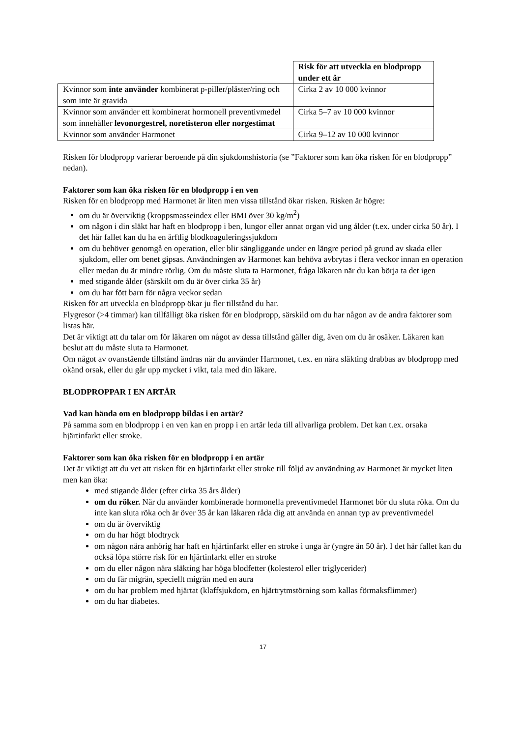| | Risk för att utveckla en blodpropp under ett år |
| Kvinnor som inte använder kombinerat p-piller/plåster/ring och som inte är gravida | Cirka 2 av 10 000 kvinnor |
| Kvinnor som använder ett kombinerat hormonell preventivmedel som innehåller levonorgestrel, noretisteron eller norgestimat | Cirka 5–7 av 10 000 kvinnor |
| Kvinnor som använder Harmonet | Cirka 9–12 av 10 000 kvinnor |
Risken för blodpropp varierar beroende på din sjukdomshistoria (se ”Faktorer som kan öka risken för en blodpropp” nedan).
Faktorer som kan öka risken för en blodpropp i en ven
Risken för en blodpropp med Harmonet är liten men vissa tillstånd ökar risken. Risken är högre:
om du är överviktig (kroppsmasseindex eller BMI över 30 kg/m<sup>2</sup>)
om någon i din släkt har haft en blodpropp i ben, lungor eller annat organ vid ung ålder (t.ex. under cirka 50 år). I det här fallet kan du ha en ärftlig blodkoaguleringssjukdom
om du behöver genomgå en operation, eller blir sängliggande under en längre period på grund av skada eller sjukdom, eller om benet gipsas. Användningen av Harmonet kan behöva avbrytas i flera veckor innan en operation eller medan du är mindre rörlig. Om du måste sluta ta Harmonet, fråga läkaren när du kan börja ta det igen
med stigande ålder (särskilt om du är över cirka 35 år)
om du har fött barn för några veckor sedan
Risken för att utveckla en blodpropp ökar ju fler tillstånd du har.
Flygresor (>4 timmar) kan tillfälligt öka risken för en blodpropp, särskild om du har någon av de andra faktorer som listas här.
Det är viktigt att du talar om för läkaren om något av dessa tillstånd gäller dig, även om du är osäker. Läkaren kan beslut att du måste sluta ta Harmonet.
Om något av ovanstående tillstånd ändras när du använder Harmonet, t.ex. en nära släkting drabbas av blodpropp med okänd orsak, eller du går upp mycket i vikt, tala med din läkare.
BLODPROPPAR I EN ARTÄR
Vad kan hända om en blodpropp bildas i en artär?
På samma som en blodpropp i en ven kan en propp i en artär leda till allvarliga problem. Det kan t.ex. orsaka hjärtinfarkt eller stroke.
Faktorer som kan öka risken för en blodpropp i en artär
Det är viktigt att du vet att risken för en hjärtinfarkt eller stroke till följd av användning av Harmonet är mycket liten men kan öka:
med stigande ålder (efter cirka 35 års ålder)
om du röker. När du använder kombinerade hormonella preventivmedel Harmonet bör du sluta röka. Om du inte kan sluta röka och är över 35 år kan läkaren råda dig att använda en annan typ av preventivmedel
om du är överviktig
om du har högt blodtryck
om någon nära anhörig har haft en hjärtinfarkt eller en stroke i unga år (yngre än 50 år). I det här fallet kan du också löpa större risk för en hjärtinfarkt eller en stroke
om du eller någon nära släkting har höga blodfetter (kolesterol eller triglycerider)
om du får migrän, speciellt migrän med en aura
om du har problem med hjärtat (klaffsjukdom, en hjärtrytmstörning som kallas förmaksflimmer)
om du har diabetes.
17